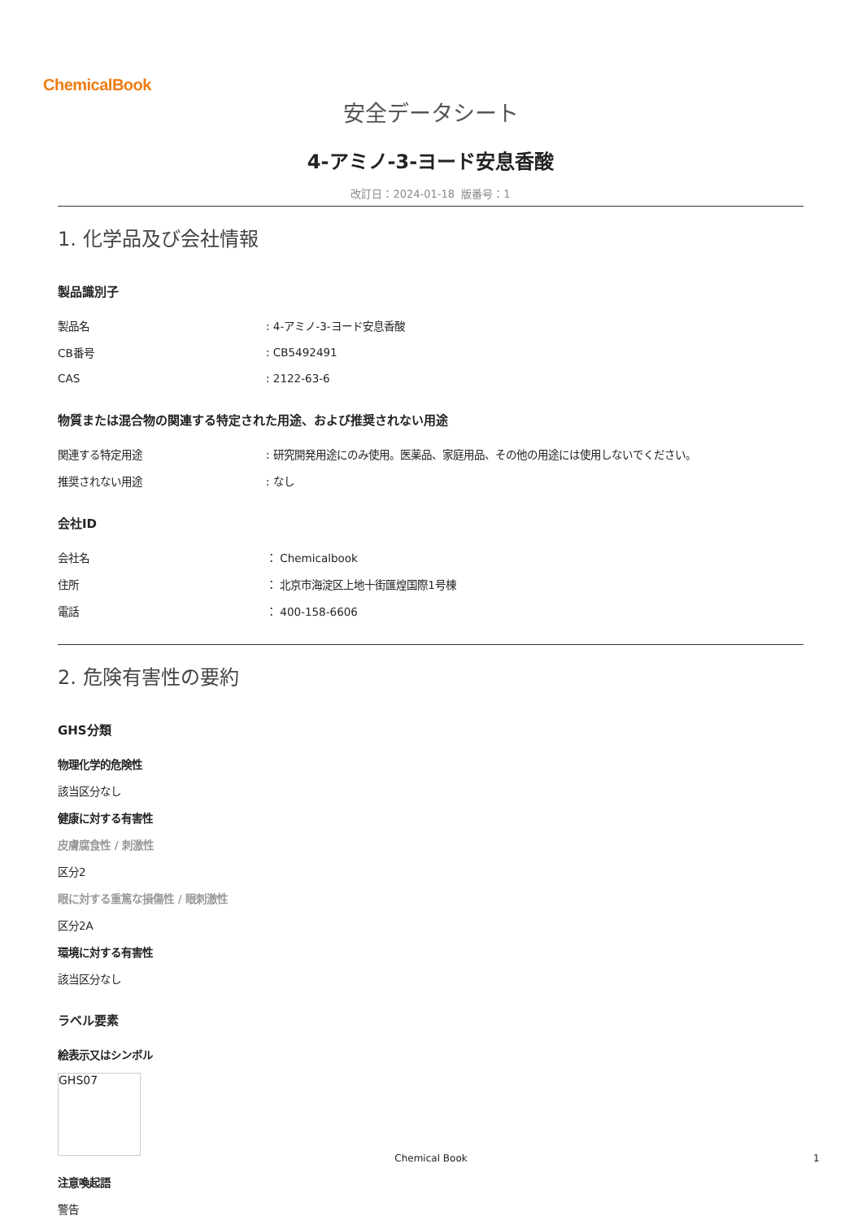ChemicalBook
安全データシート
4-アミノ-3-ヨード安息香酸
改訂日：2024-01-18 版番号：1
1. 化学品及び会社情報
製品識別子
| 製品名 | : 4-アミノ-3-ヨード安息香酸 |
| CB番号 | : CB5492491 |
| CAS | : 2122-63-6 |
物質または混合物の関連する特定された用途、および推奨されない用途
| 関連する特定用途 | : 研究開発用途にのみ使用。医薬品、家庭用品、その他の用途には使用しないでください。 |
| 推奨されない用途 | : なし |
会社ID
| 会社名 | ： Chemicalbook |
| 住所 | ： 北京市海淀区上地十街匯煌国際1号棟 |
| 電話 | ： 400-158-6606 |
2. 危険有害性の要約
GHS分類
物理化学的危険性
該当区分なし
健康に対する有害性
皮膚腐食性 / 刺激性
区分2
眼に対する重篤な損傷性 / 眼刺激性
区分2A
環境に対する有害性
該当区分なし
ラベル要素
絵表示又はシンボル
GHS07
注意喚起語
警告
Chemical Book 1